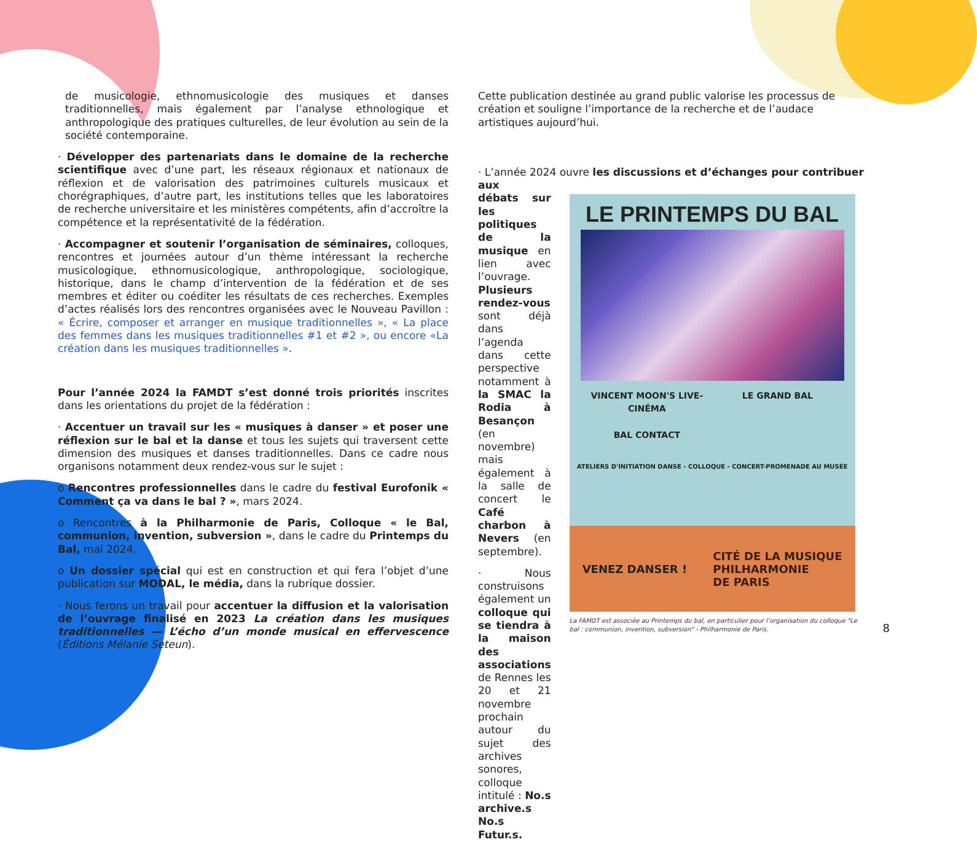de musicologie, ethnomusicologie des musiques et danses traditionnelles, mais également par l’analyse ethnologique et anthropologique des pratiques culturelles, de leur évolution au sein de la société contemporaine.
· Développer des partenariats dans le domaine de la recherche scientifique avec d’une part, les réseaux régionaux et nationaux de réflexion et de valorisation des patrimoines culturels musicaux et chorégraphiques, d’autre part, les institutions telles que les laboratoires de recherche universitaire et les ministères compétents, afin d’accroître la compétence et la représentativité de la fédération.
· Accompagner et soutenir l’organisation de séminaires, colloques, rencontres et journées autour d’un thème intéressant la recherche musicologique, ethnomusicologique, anthropologique, sociologique, historique, dans le champ d’intervention de la fédération et de ses membres et éditer ou coéditer les résultats de ces recherches. Exemples d’actes réalisés lors des rencontres organisées avec le Nouveau Pavillon : « Écrire, composer et arranger en musique traditionnelles », « La place des femmes dans les musiques traditionnelles #1 et #2 », ou encore «La création dans les musiques traditionnelles ».
Pour l’année 2024 la FAMDT s’est donné trois priorités inscrites dans les orientations du projet de la fédération :
· Accentuer un travail sur les « musiques à danser » et poser une réflexion sur le bal et la danse et tous les sujets qui traversent cette dimension des musiques et danses traditionnelles. Dans ce cadre nous organisons notamment deux rendez-vous sur le sujet :
o Rencontres professionnelles dans le cadre du festival Eurofonik « Comment ça va dans le bal ? », mars 2024.
o Rencontres à la Philharmonie de Paris, Colloque « le Bal, communion, invention, subversion », dans le cadre du Printemps du Bal, mai 2024.
o Un dossier spécial qui est en construction et qui fera l’objet d’une publication sur MODAL, le média, dans la rubrique dossier.
· Nous ferons un travail pour accentuer la diffusion et la valorisation de l’ouvrage finalisé en 2023 La création dans les musiques traditionnelles — L’écho d’un monde musical en effervescence (Éditions Mélanie Seteun).
Cette publication destinée au grand public valorise les processus de création et souligne l’importance de la recherche et de l’audace artistiques aujourd’hui.
· L’année 2024 ouvre les discussions et d’échanges pour contribuer aux
débats sur les politiques de la musique en lien avec l’ouvrage. Plusieurs rendez-vous sont déjà dans l’agenda dans cette perspective notamment à la SMAC la Rodia à Besançon (en novembre) mais également à la salle de concert le Café charbon à Nevers (en septembre).
· Nous construisons également un colloque qui se tiendra à la maison des associations de Rennes les 20 et 21 novembre prochain autour du sujet des archives sonores, colloque intitulé : No.s archive.s No.s Futur.s.
LE PRINTEMPS DU BAL
VINCENT MOON'S LIVE-CINÉMA
BAL CONTACT
LE GRAND BAL
ATELIERS D'INITIATION DANSE - COLLOQUE - CONCERT-PROMENADE AU MUSÉE
VENEZ DANSER ! CITÉ DE LA MUSIQUE
PHILHARMONIE
DE PARIS
La FAMDT est associée au Printemps du bal, en particulier pour l’organisation du colloque "Le bal : communion, invention, subversion" - Philharmonie de Paris.
8